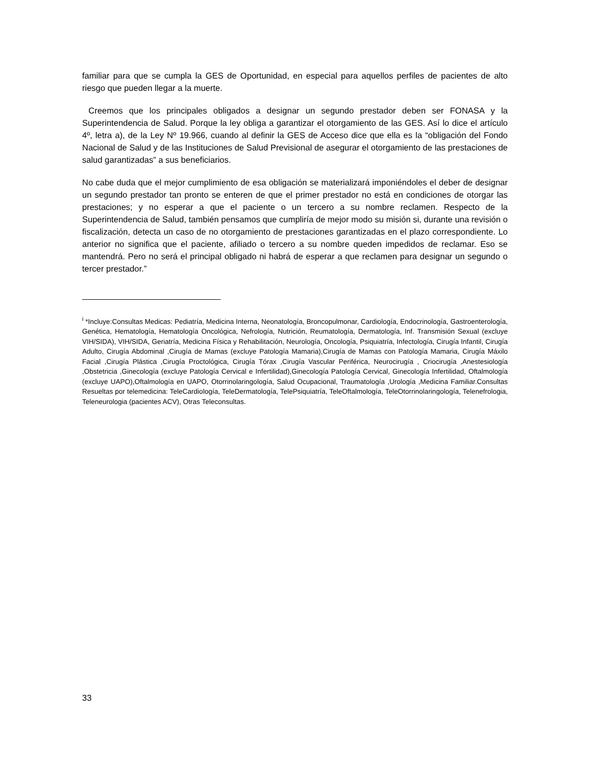familiar para que se cumpla la GES de Oportunidad, en especial para aquellos perfiles de pacientes de alto riesgo que pueden llegar a la muerte.
Creemos que los principales obligados a designar un segundo prestador deben ser FONASA y la Superintendencia de Salud. Porque la ley obliga a garantizar el otorgamiento de las GES. Así lo dice el artículo 4º, letra a), de la Ley Nº 19.966, cuando al definir la GES de Acceso dice que ella es la “obligación del Fondo Nacional de Salud y de las Instituciones de Salud Previsional de asegurar el otorgamiento de las prestaciones de salud garantizadas” a sus beneficiarios.
No cabe duda que el mejor cumplimiento de esa obligación se materializará imponiéndoles el deber de designar un segundo prestador tan pronto se enteren de que el primer prestador no está en condiciones de otorgar las prestaciones; y no esperar a que el paciente o un tercero a su nombre reclamen. Respecto de la Superintendencia de Salud, también pensamos que cumpliría de mejor modo su misión si, durante una revisión o fiscalización, detecta un caso de no otorgamiento de prestaciones garantizadas en el plazo correspondiente. Lo anterior no significa que el paciente, afiliado o tercero a su nombre queden impedidos de reclamar. Eso se mantendrá. Pero no será el principal obligado ni habrá de esperar a que reclamen para designar un segundo o tercer prestador.”
<sup>i</sup> *Incluye:Consultas Medicas: Pediatría, Medicina Interna, Neonatología, Broncopulmonar, Cardiología, Endocrinología, Gastroenterología, Genética, Hematología, Hematología Oncológica, Nefrología, Nutrición, Reumatología, Dermatología, Inf. Transmisión Sexual (excluye VIH/SIDA), VIH/SIDA, Geriatría, Medicina Física y Rehabilitación, Neurología, Oncología, Psiquiatría, Infectología, Cirugía Infantil, Cirugía Adulto, Cirugía Abdominal ,Cirugía de Mamas (excluye Patología Mamaria),Cirugía de Mamas con Patología Mamaria, Cirugía Máxilo Facial ,Cirugía Plástica ,Cirugía Proctológica, Cirugía Tórax ,Cirugía Vascular Periférica, Neurocirugía , Criocirugía ,Anestesiología ,Obstetricia ,Ginecología (excluye Patología Cervical e Infertilidad),Ginecología Patología Cervical, Ginecología Infertilidad, Oftalmología (excluye UAPO),Oftalmología en UAPO, Otorrinolaringología, Salud Ocupacional, Traumatología ,Urología ,Medicina Familiar.Consultas Resueltas por telemedicina: TeleCardiología, TeleDermatología, TelePsiquiatría, TeleOftalmología, TeleOtorrinolaringología, Telenefrologia, Teleneurologia (pacientes ACV), Otras Teleconsultas.
33